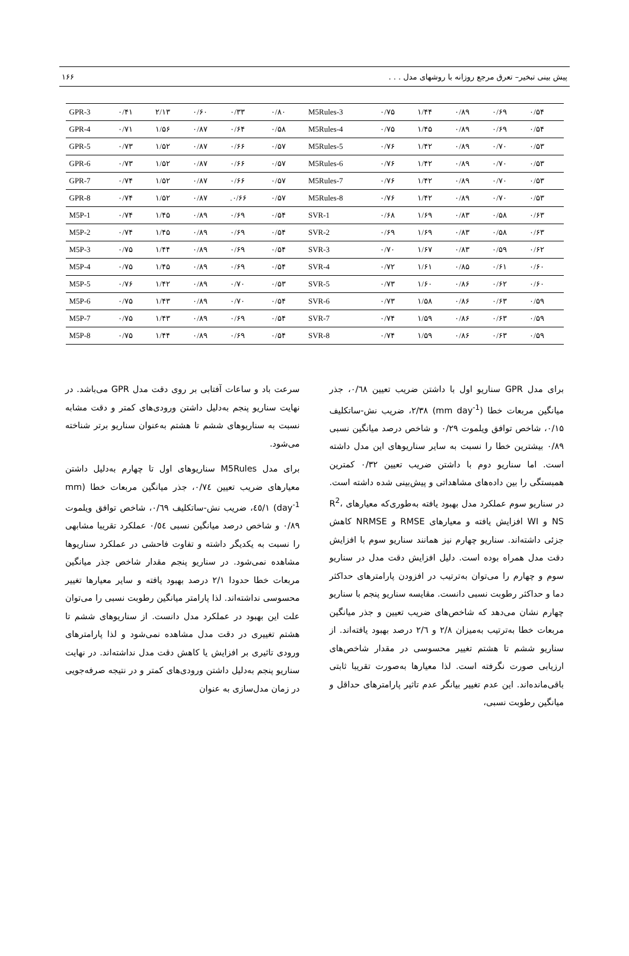پیش بینی تبخیر– تعرق مرجع روزانه با روشهای مدل . . . ۱۶۶
| GPR-3 | ۰/۴۱ | ۲/۱۳ | ۰/۶۰ | ۰/۳۳ | ۰/۸۰ | M5Rules-3 | ۰/۷۵ | ۱/۴۴ | ۰/۸۹ | ۰/۶۹ | ۰/۵۴ |
| GPR-4 | ۰/۷۱ | ۱/۵۶ | ۰/۸۷ | ۰/۶۴ | ۰/۵۸ | M5Rules-4 | ۰/۷۵ | ۱/۴۵ | ۰/۸۹ | ۰/۶۹ | ۰/۵۴ |
| GPR-5 | ۰/۷۳ | ۱/۵۲ | ۰/۸۷ | ۰/۶۶ | ۰/۵۷ | M5Rules-5 | ۰/۷۶ | ۱/۴۲ | ۰/۸۹ | ۰/۷۰ | ۰/۵۳ |
| GPR-6 | ۰/۷۳ | ۱/۵۲ | ۰/۸۷ | ۰/۶۶ | ۰/۵۷ | M5Rules-6 | ۰/۷۶ | ۱/۴۲ | ۰/۸۹ | ۰/۷۰ | ۰/۵۳ |
| GPR-7 | ۰/۷۴ | ۱/۵۲ | ۰/۸۷ | ۰/۶۶ | ۰/۵۷ | M5Rules-7 | ۰/۷۶ | ۱/۴۲ | ۰/۸۹ | ۰/۷۰ | ۰/۵۳ |
| GPR-8 | ۰/۷۴ | ۱/۵۲ | ۰/۸۷ | .۰/۶۶ | ۰/۵۷ | M5Rules-8 | ۰/۷۶ | ۱/۴۲ | ۰/۸۹ | ۰/۷۰ | ۰/۵۳ |
| M5P-1 | ۰/۷۴ | ۱/۴۵ | ۰/۸۹ | ۰/۶۹ | ۰/۵۴ | SVR-1 | ۰/۶۸ | ۱/۶۹ | ۰/۸۳ | ۰/۵۸ | ۰/۶۳ |
| M5P-2 | ۰/۷۴ | ۱/۴۵ | ۰/۸۹ | ۰/۶۹ | ۰/۵۴ | SVR-2 | ۰/۶۹ | ۱/۶۹ | ۰/۸۳ | ۰/۵۸ | ۰/۶۳ |
| M5P-3 | ۰/۷۵ | ۱/۴۴ | ۰/۸۹ | ۰/۶۹ | ۰/۵۴ | SVR-3 | ۰/۷۰ | ۱/۶۷ | ۰/۸۳ | ۰/۵۹ | ۰/۶۲ |
| M5P-4 | ۰/۷۵ | ۱/۴۵ | ۰/۸۹ | ۰/۶۹ | ۰/۵۴ | SVR-4 | ۰/۷۲ | ۱/۶۱ | ۰/۸۵ | ۰/۶۱ | ۰/۶۰ |
| M5P-5 | ۰/۷۶ | ۱/۴۲ | ۰/۸۹ | ۰/۷۰ | ۰/۵۳ | SVR-5 | ۰/۷۳ | ۱/۶۰ | ۰/۸۶ | ۰/۶۲ | ۰/۶۰ |
| M5P-6 | ۰/۷۵ | ۱/۴۳ | ۰/۸۹ | ۰/۷۰ | ۰/۵۴ | SVR-6 | ۰/۷۳ | ۱/۵۸ | ۰/۸۶ | ۰/۶۳ | ۰/۵۹ |
| M5P-7 | ۰/۷۵ | ۱/۴۳ | ۰/۸۹ | ۰/۶۹ | ۰/۵۴ | SVR-7 | ۰/۷۴ | ۱/۵۹ | ۰/۸۶ | ۰/۶۳ | ۰/۵۹ |
| M5P-8 | ۰/۷۵ | ۱/۴۴ | ۰/۸۹ | ۰/۶۹ | ۰/۵۴ | SVR-8 | ۰/۷۴ | ۱/۵۹ | ۰/۸۶ | ۰/۶۳ | ۰/۵۹ |
برای مدل GPR سناریو اول با داشتن ضریب تعیین ۰/٦٨، جذر میانگین مربعات خطا (mm day<sup>-1</sup>) ۲/۳۸، ضریب نش-ساتکلیف ۰/۱۵، شاخص توافق ویلموت ۰/۲۹ و شاخص درصد میانگین نسبی ۰/۸۹ بیشترین خطا را نسبت به سایر سناریوهای این مدل داشته است. اما سناریو دوم با داشتن ضریب تعیین ۰/۳۲ کمترین همبستگی را بین داده‌های مشاهداتی و پیش‌بینی شده داشته است. در سناریو سوم عملکرد مدل بهبود یافته به‌طوری‌که معیارهای R<sup>2</sup>، NS و WI افزایش یافته و معیارهای RMSE و NRMSE کاهش جزئی داشته‌اند. سناریو چهارم نیز همانند سناریو سوم با افزایش دقت مدل همراه بوده است. دلیل افزایش دقت مدل در سناریو سوم و چهارم را می‌توان به‌ترتیب در افزودن پارامترهای حداکثر دما و حداکثر رطوبت نسبی دانست. مقایسه سناریو پنجم با سناریو چهارم نشان می‌دهد که شاخص‌های ضریب تعیین و جذر میانگین مربعات خطا به‌ترتیب به‌میزان ۲/۸ و ۲/٦ درصد بهبود یافته‌اند. از سناریو ششم تا هشتم تغییر محسوسی در مقدار شاخص‌های ارزیابی صورت نگرفته است. لذا معیارها به‌صورت تقریبا ثابتی باقی‌مانده‌اند. این عدم تغییر بیانگر عدم تاثیر پارامترهای حداقل و میانگین رطوبت نسبی،
سرعت باد و ساعات آفتابی بر روی دقت مدل GPR می‌باشد. در نهایت سناریو پنجم به‌دلیل داشتن ورودی‌های کمتر و دقت مشابه نسبت به سناریوهای ششم تا هشتم به‌عنوان سناریو برتر شناخته می‌شود.
برای مدل M5Rules سناریوهای اول تا چهارم به‌دلیل داشتن معیارهای ضریب تعیین ۰/۷٤، جذر میانگین مربعات خطا (mm day<sup>-1</sup>) ۱/٤٥، ضریب نش-ساتکلیف ۰/٦٩، شاخص توافق ویلموت ۰/۸۹ و شاخص درصد میانگین نسبی ۰/٥٤ عملکرد تقریبا مشابهی را نسبت به یکدیگر داشته و تفاوت فاحشی در عملکرد سناریوها مشاهده نمی‌شود. در سناریو پنجم مقدار شاخص جذر میانگین مربعات خطا حدودا ۲/۱ درصد بهبود یافته و سایر معیارها تغییر محسوسی نداشته‌اند. لذا پارامتر میانگین رطوبت نسبی را می‌توان علت این بهبود در عملکرد مدل دانست. از سناریوهای ششم تا هشتم تغییری در دقت مدل مشاهده نمی‌شود و لذا پارامترهای ورودی تاثیری بر افزایش یا کاهش دقت مدل نداشته‌اند. در نهایت سناریو پنجم به‌دلیل داشتن ورودی‌های کمتر و در نتیجه صرفه‌جویی در زمان مدل‌سازی به عنوان